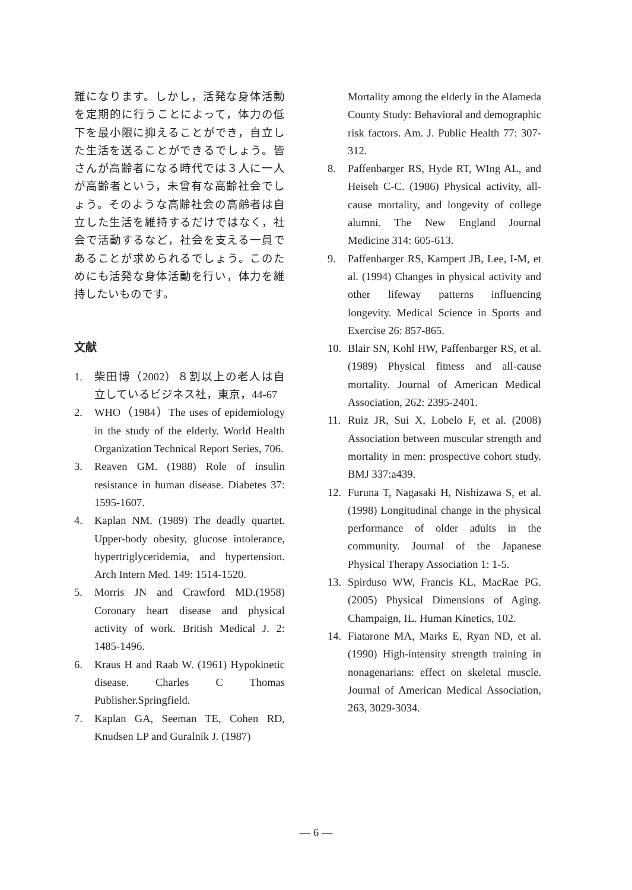難になります。しかし，活発な身体活動を定期的に行うことによって，体力の低下を最小限に抑えることができ，自立した生活を送ることができるでしょう。皆さんが高齢者になる時代では３人に一人が高齢者という，未曾有な高齢社会でしょう。そのような高齢社会の高齢者は自立した生活を維持するだけではなく，社会で活動するなど，社会を支える一員であることが求められるでしょう。このためにも活発な身体活動を行い，体力を維持したいものです。
文献
1. 柴田博（2002）８割以上の老人は自立しているビジネス社，東京，44-67
2. WHO（1984）The uses of epidemiology in the study of the elderly. World Health Organization Technical Report Series, 706.
3. Reaven GM. (1988) Role of insulin resistance in human disease. Diabetes 37: 1595-1607.
4. Kaplan NM. (1989) The deadly quartet. Upper-body obesity, glucose intolerance, hypertriglyceridemia, and hypertension. Arch Intern Med. 149: 1514-1520.
5. Morris JN and Crawford MD.(1958) Coronary heart disease and physical activity of work. British Medical J. 2: 1485-1496.
6. Kraus H and Raab W. (1961) Hypokinetic disease. Charles C Thomas Publisher.Springfield.
7. Kaplan GA, Seeman TE, Cohen RD, Knudsen LP and Guralnik J. (1987)
Mortality among the elderly in the Alameda County Study: Behavioral and demographic risk factors. Am. J. Public Health 77: 307-312.
8. Paffenbarger RS, Hyde RT, WIng AL, and Heiseh C-C. (1986) Physical activity, all-cause mortality, and longevity of college alumni. The New England Journal Medicine 314: 605-613.
9. Paffenbarger RS, Kampert JB, Lee, I-M, et al. (1994) Changes in physical activity and other lifeway patterns influencing longevity. Medical Science in Sports and Exercise 26: 857-865.
10. Blair SN, Kohl HW, Paffenbarger RS, et al.(1989) Physical fitness and all-cause mortality. Journal of American Medical Association, 262: 2395-2401.
11. Ruiz JR, Sui X, Lobelo F, et al. (2008) Association between muscular strength and mortality in men: prospective cohort study. BMJ 337:a439.
12. Furuna T, Nagasaki H, Nishizawa S, et al. (1998) Longitudinal change in the physical performance of older adults in the community. Journal of the Japanese Physical Therapy Association 1: 1-5.
13. Spirduso WW, Francis KL, MacRae PG. (2005) Physical Dimensions of Aging. Champaign, IL. Human Kinetics, 102.
14. Fiatarone MA, Marks E, Ryan ND, et al. (1990) High-intensity strength training in nonagenarians: effect on skeletal muscle. Journal of American Medical Association, 263, 3029-3034.
— 6 —